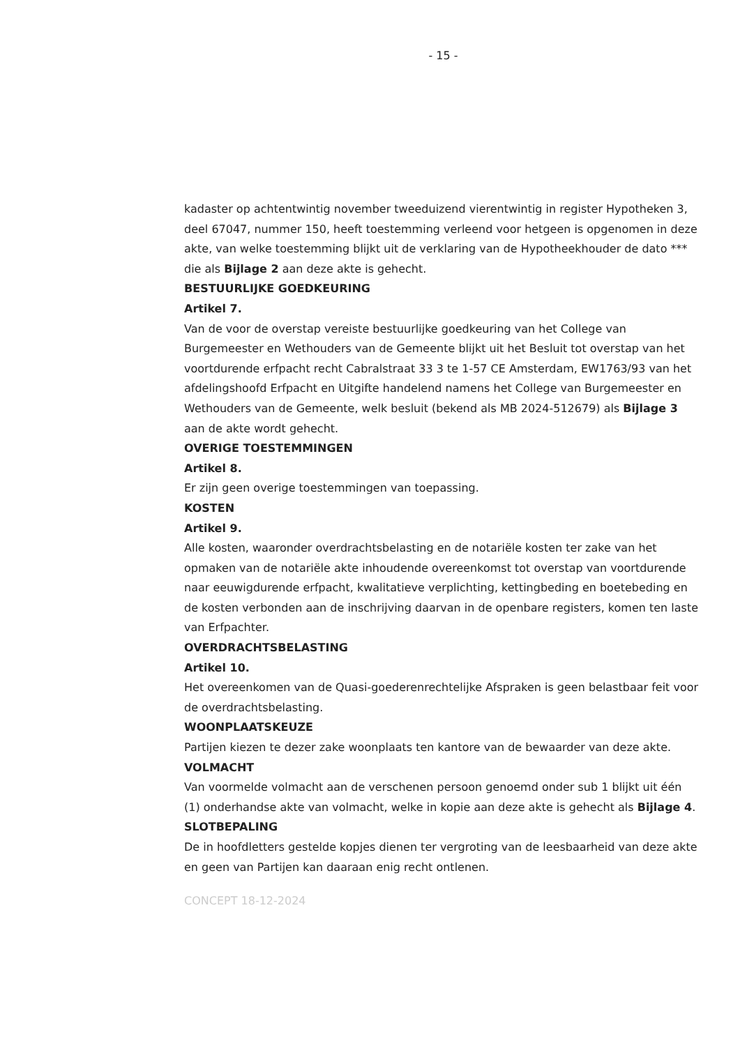- 15 -
kadaster op achtentwintig november tweeduizend vierentwintig in register Hypotheken 3, deel 67047, nummer 150, heeft toestemming verleend voor hetgeen is opgenomen in deze akte, van welke toestemming blijkt uit de verklaring van de Hypotheekhouder de dato *** die als Bijlage 2 aan deze akte is gehecht.
BESTUURLIJKE GOEDKEURING
Artikel 7.
Van de voor de overstap vereiste bestuurlijke goedkeuring van het College van Burgemeester en Wethouders van de Gemeente blijkt uit het Besluit tot overstap van het voortdurende erfpacht recht Cabralstraat 33 3 te 1-57 CE Amsterdam, EW1763/93 van het afdelingshoofd Erfpacht en Uitgifte handelend namens het College van Burgemeester en Wethouders van de Gemeente, welk besluit (bekend als MB 2024-512679) als Bijlage 3 aan de akte wordt gehecht.
OVERIGE TOESTEMMINGEN
Artikel 8.
Er zijn geen overige toestemmingen van toepassing.
KOSTEN
Artikel 9.
Alle kosten, waaronder overdrachtsbelasting en de notariële kosten ter zake van het opmaken van de notariële akte inhoudende overeenkomst tot overstap van voortdurende naar eeuwigdurende erfpacht, kwalitatieve verplichting, kettingbeding en boetebeding en de kosten verbonden aan de inschrijving daarvan in de openbare registers, komen ten laste van Erfpachter.
OVERDRACHTSBELASTING
Artikel 10.
Het overeenkomen van de Quasi-goederenrechtelijke Afspraken is geen belastbaar feit voor de overdrachtsbelasting.
WOONPLAATSKEUZE
Partijen kiezen te dezer zake woonplaats ten kantore van de bewaarder van deze akte.
VOLMACHT
Van voormelde volmacht aan de verschenen persoon genoemd onder sub 1 blijkt uit één (1) onderhandse akte van volmacht, welke in kopie aan deze akte is gehecht als Bijlage 4.
SLOTBEPALING
De in hoofdletters gestelde kopjes dienen ter vergroting van de leesbaarheid van deze akte en geen van Partijen kan daaraan enig recht ontlenen.
CONCEPT 18-12-2024